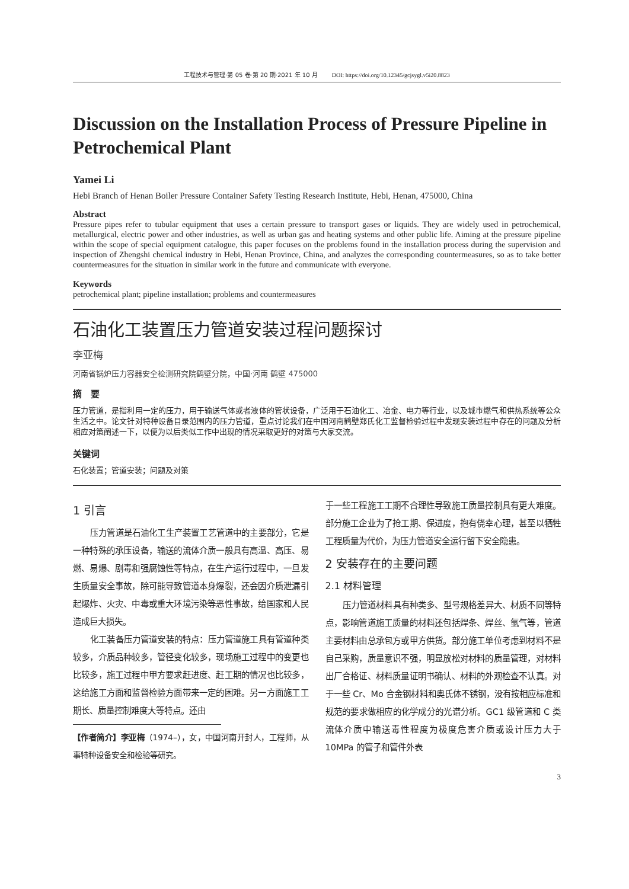工程技术与管理·第 05 卷·第 20 期·2021 年 10 月 DOI: https://doi.org/10.12345/gcjsygl.v5i20.8823
Discussion on the Installation Process of Pressure Pipeline in Petrochemical Plant
Yamei Li
Hebi Branch of Henan Boiler Pressure Container Safety Testing Research Institute, Hebi, Henan, 475000, China
Abstract
Pressure pipes refer to tubular equipment that uses a certain pressure to transport gases or liquids. They are widely used in petrochemical, metallurgical, electric power and other industries, as well as urban gas and heating systems and other public life. Aiming at the pressure pipeline within the scope of special equipment catalogue, this paper focuses on the problems found in the installation process during the supervision and inspection of Zhengshi chemical industry in Hebi, Henan Province, China, and analyzes the corresponding countermeasures, so as to take better countermeasures for the situation in similar work in the future and communicate with everyone.
Keywords
petrochemical plant; pipeline installation; problems and countermeasures
石油化工装置压力管道安装过程问题探讨
李亚梅
河南省锅炉压力容器安全检测研究院鹤壁分院，中国·河南 鹤壁 475000
摘　要
压力管道，是指利用一定的压力，用于输送气体或者液体的管状设备，广泛用于石油化工、冶金、电力等行业，以及城市燃气和供热系统等公众生活之中。论文针对特种设备目录范围内的压力管道，重点讨论我们在中国河南鹤壁郑氏化工监督检验过程中发现安装过程中存在的问题及分析相应对策阐述一下，以便为以后类似工作中出现的情况采取更好的对策与大家交流。
关键词
石化装置；管道安装；问题及对策
1 引言
压力管道是石油化工生产装置工艺管道中的主要部分，它是一种特殊的承压设备，输送的流体介质一般具有高温、高压、易燃、易爆、剧毒和强腐蚀性等特点，在生产运行过程中，一旦发生质量安全事故，除可能导致管道本身爆裂，还会因介质泄漏引起爆炸、火灾、中毒或重大环境污染等恶性事故，给国家和人民造成巨大损失。
化工装备压力管道安装的特点：压力管道施工具有管道种类较多，介质品种较多，管径变化较多，现场施工过程中的变更也比较多，施工过程中甲方要求赶进度、赶工期的情况也比较多，这给施工方面和监督检验方面带来一定的困难。另一方面施工工期长、质量控制难度大等特点。还由
【作者简介】李亚梅（1974–），女，中国河南开封人，工程师，从事特种设备安全和检验等研究。
于一些工程施工工期不合理性导致施工质量控制具有更大难度。部分施工企业为了抢工期、保进度，抱有侥幸心理，甚至以牺牲工程质量为代价，为压力管道安全运行留下安全隐患。
2 安装存在的主要问题
2.1 材料管理
压力管道材料具有种类多、型号规格差异大、材质不同等特点，影响管道施工质量的材料还包括焊条、焊丝、氩气等，管道主要材料由总承包方或甲方供货。部分施工单位考虑到材料不是自己采购，质量意识不强，明显放松对材料的质量管理，对材料出厂合格证、材料质量证明书确认、材料的外观检查不认真。对于一些 Cr、Mo 合金钢材料和奥氏体不锈钢，没有按相应标准和规范的要求做相应的化学成分的光谱分析。GC1 级管道和 C 类流体介质中输送毒性程度为极度危害介质或设计压力大于 10MPa 的管子和管件外表
3